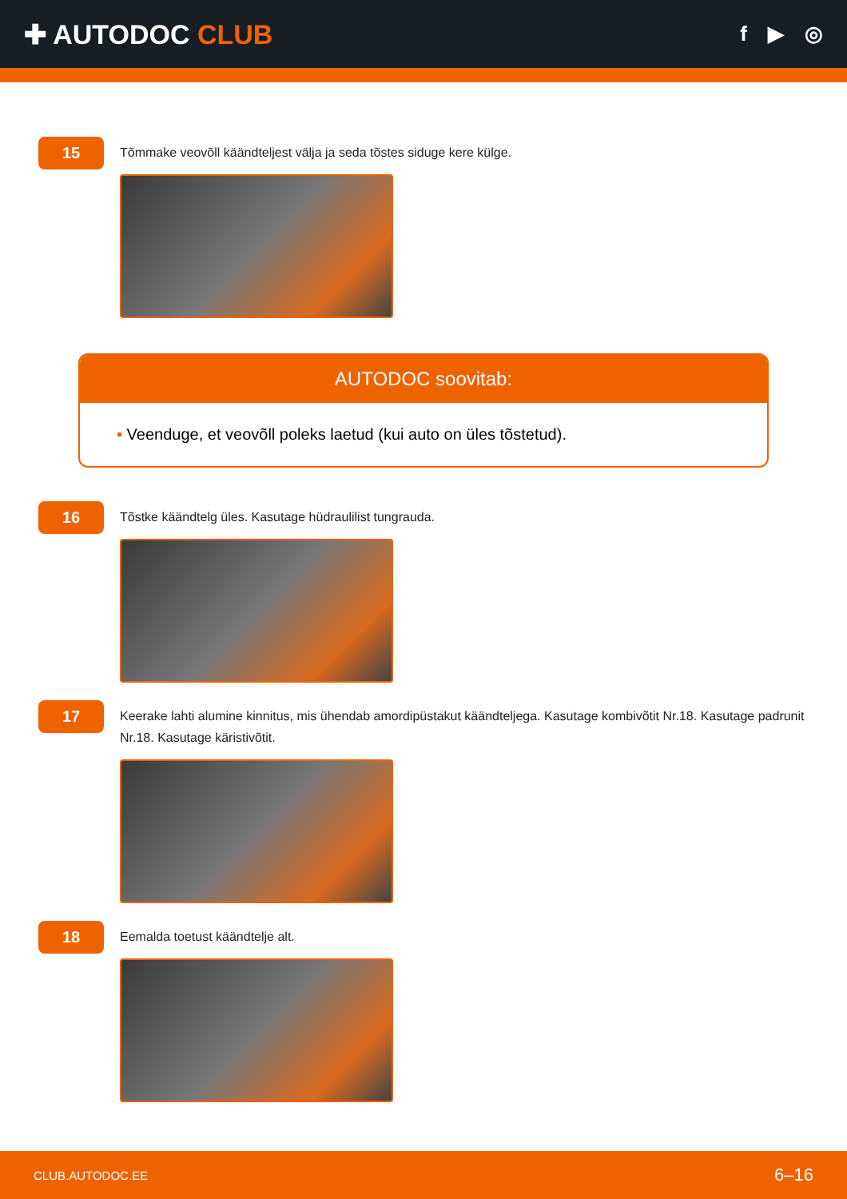✚ AUTODOC CLUB
f ▶ ◎
15
Tõmmake veovõll käändteljest välja ja seda tõstes siduge kere külge.
AUTODOC soovitab:
• Veenduge, et veovõll poleks laetud (kui auto on üles tõstetud).
16
Tõstke käändtelg üles. Kasutage hüdraulilist tungrauda.
17
Keerake lahti alumine kinnitus, mis ühendab amordipüstakut käändteljega. Kasutage kombivõtit Nr.18. Kasutage padrunit Nr.18. Kasutage käristivõtit.
18
Eemalda toetust käändtelje alt.
CLUB.AUTODOC.EE 6–16